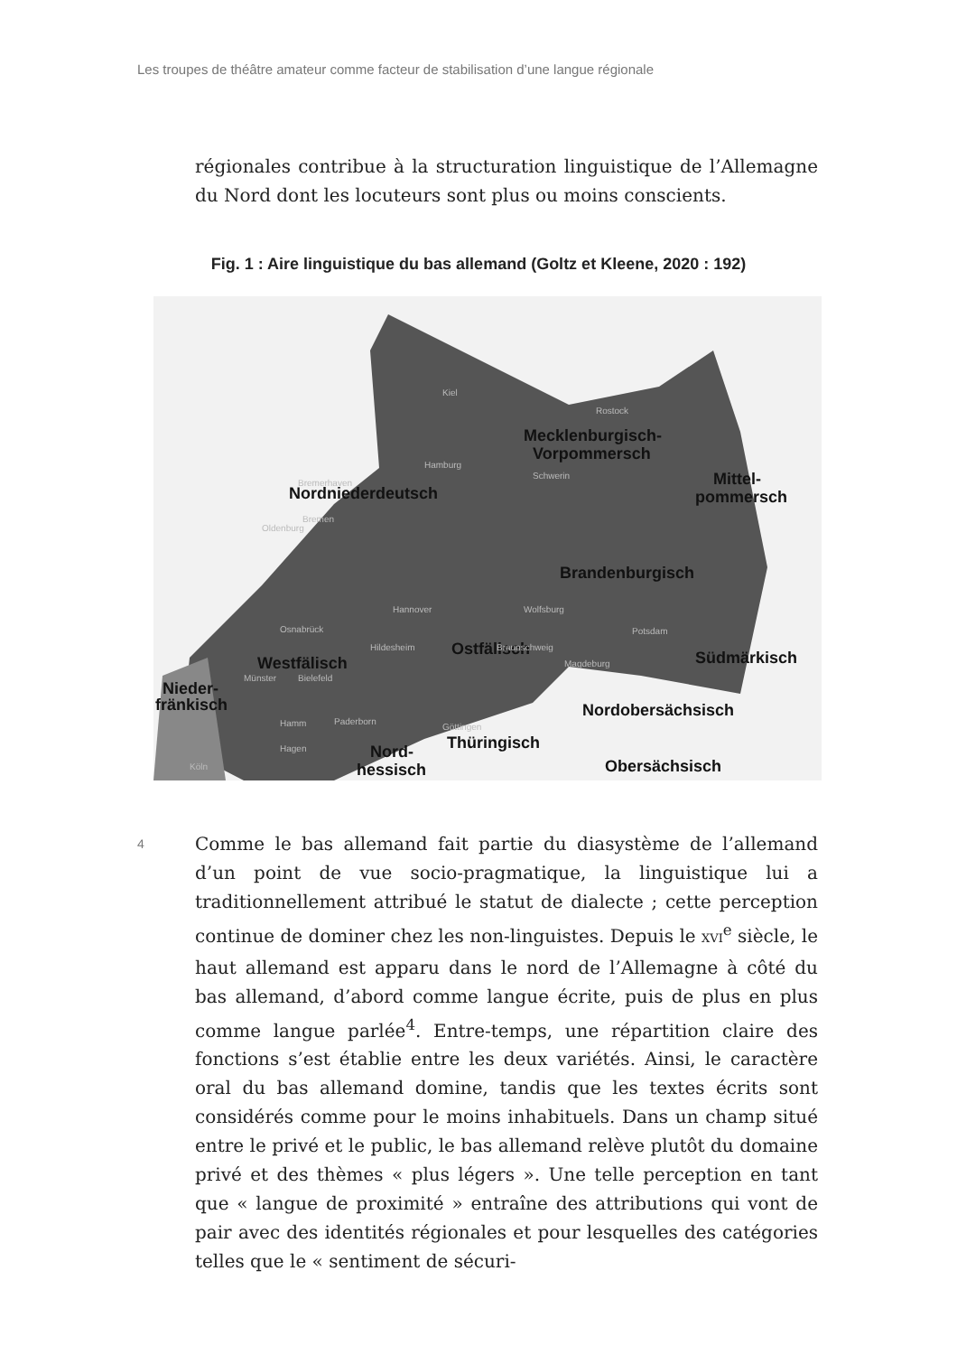Les troupes de théâtre amateur comme facteur de stabilisation d’une langue régionale
régionales contribue à la structuration linguistique de l’Allemagne du Nord dont les locuteurs sont plus ou moins conscients.
Fig. 1 : Aire linguistique du bas allemand (Goltz et Kleene, 2020 : 192)
Mecklenburgisch-
Vorpommersch
Mittel-
pommersch
Nordniederdeutsch
Brandenburgisch
Ostfälisch
Westfälisch
Nieder-
fränkisch
Südmärkisch
Nordobersächsisch
Thüringisch
Nord-
hessisch
Obersächsisch
Kiel
Rostock
Hamburg
Schwerin
Bremerhaven
Oldenburg
Bremen
Hannover
Wolfsburg
Potsdam
Osnabrück
Hildesheim
Braunschweig
Magdeburg
Bielefeld
Münster
Hamm
Paderborn
Göttingen
Hagen
Köln
4
Comme le bas allemand fait partie du diasystème de l’allemand d’un point de vue socio-pragmatique, la linguistique lui a traditionnellement attribué le statut de dialecte ; cette perception continue de dominer chez les non-linguistes. Depuis le XVI<sup>e</sup> siècle, le haut allemand est apparu dans le nord de l’Allemagne à côté du bas allemand, d’abord comme langue écrite, puis de plus en plus comme langue parlée<sup>4</sup>. Entre-temps, une répartition claire des fonctions s’est établie entre les deux variétés. Ainsi, le caractère oral du bas allemand domine, tandis que les textes écrits sont considérés comme pour le moins inhabituels. Dans un champ situé entre le privé et le public, le bas allemand relève plutôt du domaine privé et des thèmes « plus légers ». Une telle perception en tant que « langue de proximité » entraîne des attributions qui vont de pair avec des identités régionales et pour lesquelles des catégories telles que le « sentiment de sécuri-